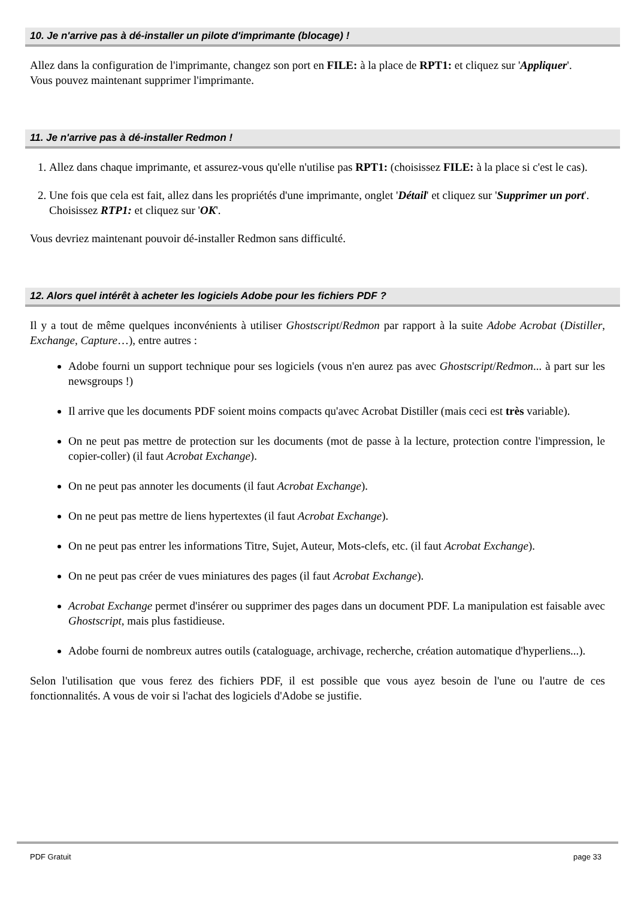10. Je n'arrive pas à dé-installer un pilote d'imprimante (blocage) !
Allez dans la configuration de l'imprimante, changez son port en FILE: à la place de RPT1: et cliquez sur 'Appliquer'.
Vous pouvez maintenant supprimer l'imprimante.
11. Je n'arrive pas à dé-installer Redmon !
1. Allez dans chaque imprimante, et assurez-vous qu'elle n'utilise pas RPT1: (choisissez FILE: à la place si c'est le cas).
2. Une fois que cela est fait, allez dans les propriétés d'une imprimante, onglet 'Détail' et cliquez sur 'Supprimer un port'. Choisissez RTP1: et cliquez sur 'OK'.
Vous devriez maintenant pouvoir dé-installer Redmon sans difficulté.
12. Alors quel intérêt à acheter les logiciels Adobe pour les fichiers PDF ?
Il y a tout de même quelques inconvénients à utiliser Ghostscript/Redmon par rapport à la suite Adobe Acrobat (Distiller, Exchange, Capture…), entre autres :
Adobe fourni un support technique pour ses logiciels (vous n'en aurez pas avec Ghostscript/Redmon... à part sur les newsgroups !)
Il arrive que les documents PDF soient moins compacts qu'avec Acrobat Distiller (mais ceci est très variable).
On ne peut pas mettre de protection sur les documents (mot de passe à la lecture, protection contre l'impression, le copier-coller) (il faut Acrobat Exchange).
On ne peut pas annoter les documents (il faut Acrobat Exchange).
On ne peut pas mettre de liens hypertextes (il faut Acrobat Exchange).
On ne peut pas entrer les informations Titre, Sujet, Auteur, Mots-clefs, etc. (il faut Acrobat Exchange).
On ne peut pas créer de vues miniatures des pages (il faut Acrobat Exchange).
Acrobat Exchange permet d'insérer ou supprimer des pages dans un document PDF. La manipulation est faisable avec Ghostscript, mais plus fastidieuse.
Adobe fourni de nombreux autres outils (cataloguage, archivage, recherche, création automatique d'hyperliens...).
Selon l'utilisation que vous ferez des fichiers PDF, il est possible que vous ayez besoin de l'une ou l'autre de ces fonctionnalités. A vous de voir si l'achat des logiciels d'Adobe se justifie.
PDF Gratuit page 33